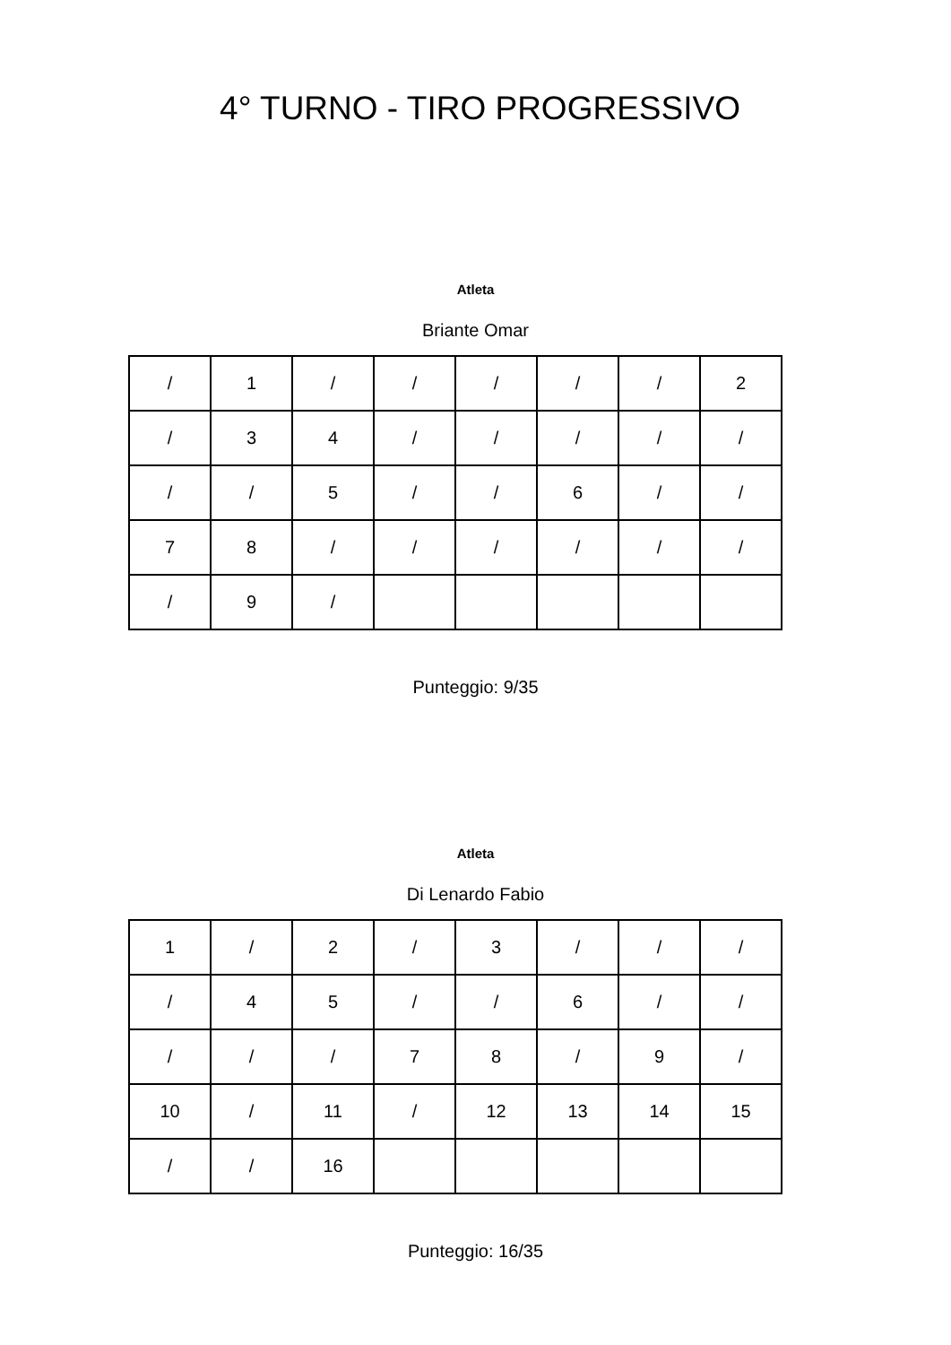4° TURNO - TIRO PROGRESSIVO
Atleta
Briante Omar
| / | 1 | / | / | / | / | / | 2 |
| / | 3 | 4 | / | / | / | / | / |
| / | / | 5 | / | / | 6 | / | / |
| 7 | 8 | / | / | / | / | / | / |
| / | 9 | / | | | | | |
Punteggio: 9/35
Atleta
Di Lenardo Fabio
| 1 | / | 2 | / | 3 | / | / | / |
| / | 4 | 5 | / | / | 6 | / | / |
| / | / | / | 7 | 8 | / | 9 | / |
| 10 | / | 11 | / | 12 | 13 | 14 | 15 |
| / | / | 16 | | | | | |
Punteggio: 16/35